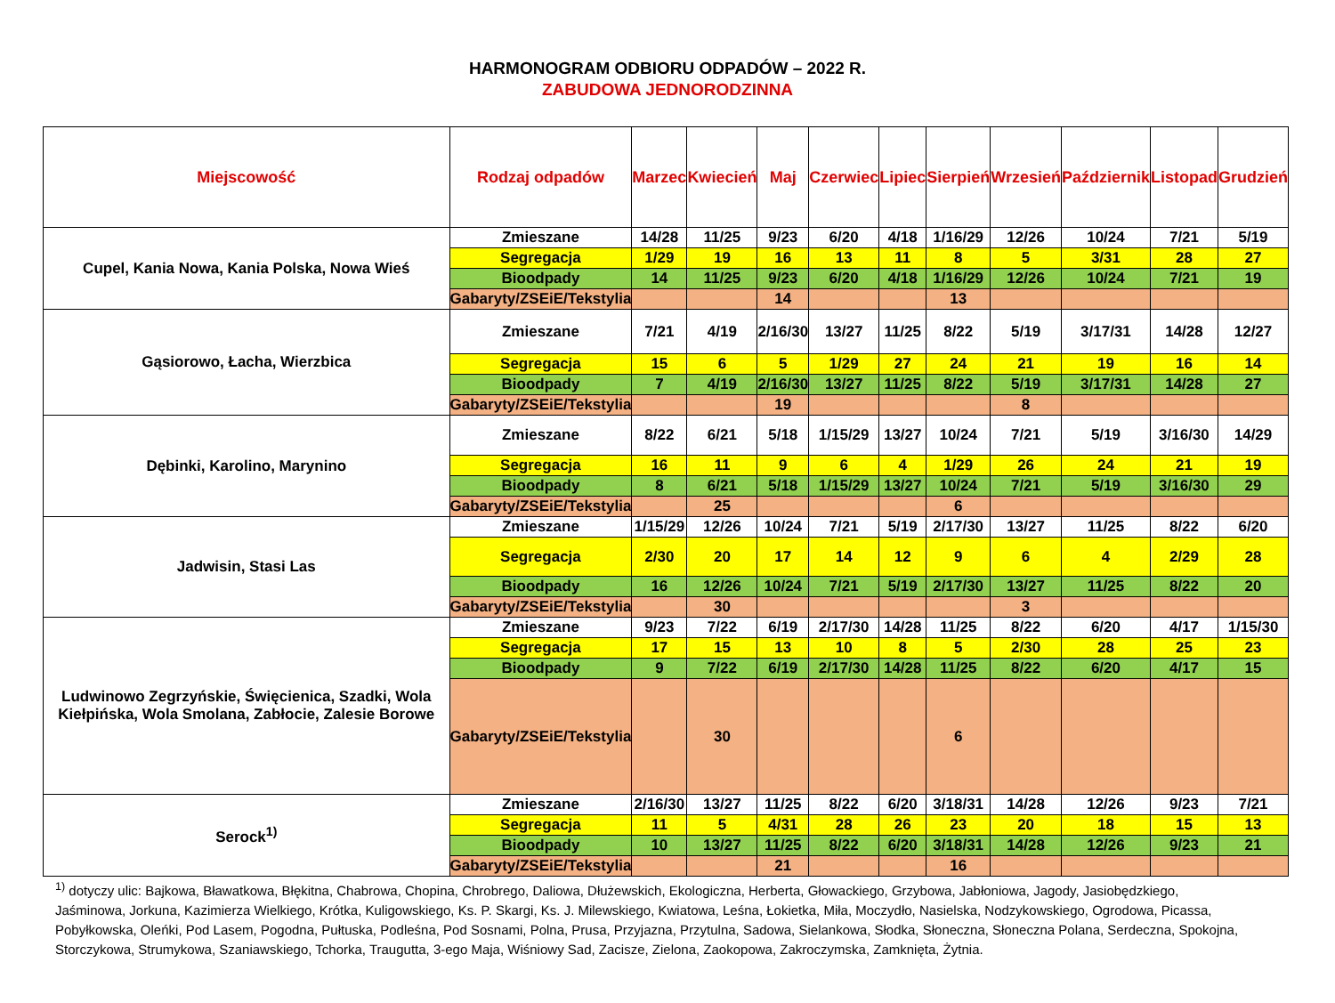HARMONOGRAM ODBIORU ODPADÓW – 2022 R.
ZABUDOWA JEDNORODZINNA
| Miejscowość | Rodzaj odpadów | Marzec | Kwiecień | Maj | Czerwiec | Lipiec | Sierpień | Wrzesień | Październik | Listopad | Grudzień |
| --- | --- | --- | --- | --- | --- | --- | --- | --- | --- | --- | --- |
| Cupel, Kania Nowa, Kania Polska, Nowa Wieś | Zmieszane | 14/28 | 11/25 | 9/23 | 6/20 | 4/18 | 1/16/29 | 12/26 | 10/24 | 7/21 | 5/19 |
| | Segregacja | 1/29 | 19 | 16 | 13 | 11 | 8 | 5 | 3/31 | 28 | 27 |
| | Bioodpady | 14 | 11/25 | 9/23 | 6/20 | 4/18 | 1/16/29 | 12/26 | 10/24 | 7/21 | 19 |
| | Gabaryty/ZSEiE/Tekstylia | | | 14 | | | 13 | | | | |
| Gąsiorowo, Łacha, Wierzbica | Zmieszane | 7/21 | 4/19 | 2/16/30 | 13/27 | 11/25 | 8/22 | 5/19 | 3/17/31 | 14/28 | 12/27 |
| | Segregacja | 15 | 6 | 5 | 1/29 | 27 | 24 | 21 | 19 | 16 | 14 |
| | Bioodpady | 7 | 4/19 | 2/16/30 | 13/27 | 11/25 | 8/22 | 5/19 | 3/17/31 | 14/28 | 27 |
| | Gabaryty/ZSEiE/Tekstylia | | | 19 | | | | 8 | | | |
| Dębinki, Karolino, Marynino | Zmieszane | 8/22 | 6/21 | 5/18 | 1/15/29 | 13/27 | 10/24 | 7/21 | 5/19 | 3/16/30 | 14/29 |
| | Segregacja | 16 | 11 | 9 | 6 | 4 | 1/29 | 26 | 24 | 21 | 19 |
| | Bioodpady | 8 | 6/21 | 5/18 | 1/15/29 | 13/27 | 10/24 | 7/21 | 5/19 | 3/16/30 | 29 |
| | Gabaryty/ZSEiE/Tekstylia | | 25 | | | | 6 | | | | |
| Jadwisin, Stasi Las | Zmieszane | 1/15/29 | 12/26 | 10/24 | 7/21 | 5/19 | 2/17/30 | 13/27 | 11/25 | 8/22 | 6/20 |
| | Segregacja | 2/30 | 20 | 17 | 14 | 12 | 9 | 6 | 4 | 2/29 | 28 |
| | Bioodpady | 16 | 12/26 | 10/24 | 7/21 | 5/19 | 2/17/30 | 13/27 | 11/25 | 8/22 | 20 |
| | Gabaryty/ZSEiE/Tekstylia | | 30 | | | | | 3 | | | |
| Ludwinowo Zegrzyńskie, Święcienica, Szadki, Wola Kiełpińska, Wola Smolana, Zabłocie, Zalesie Borowe | Zmieszane | 9/23 | 7/22 | 6/19 | 2/17/30 | 14/28 | 11/25 | 8/22 | 6/20 | 4/17 | 1/15/30 |
| | Segregacja | 17 | 15 | 13 | 10 | 8 | 5 | 2/30 | 28 | 25 | 23 |
| | Bioodpady | 9 | 7/22 | 6/19 | 2/17/30 | 14/28 | 11/25 | 8/22 | 6/20 | 4/17 | 15 |
| | Gabaryty/ZSEiE/Tekstylia | | 30 | | | | 6 | | | | |
| Serock<sup>1)</sup> | Zmieszane | 2/16/30 | 13/27 | 11/25 | 8/22 | 6/20 | 3/18/31 | 14/28 | 12/26 | 9/23 | 7/21 |
| | Segregacja | 11 | 5 | 4/31 | 28 | 26 | 23 | 20 | 18 | 15 | 13 |
| | Bioodpady | 10 | 13/27 | 11/25 | 8/22 | 6/20 | 3/18/31 | 14/28 | 12/26 | 9/23 | 21 |
| | Gabaryty/ZSEiE/Tekstylia | | | 21 | | | 16 | | | | |
<sup>1)</sup> dotyczy ulic: Bajkowa, Bławatkowa, Błękitna, Chabrowa, Chopina, Chrobrego, Daliowa, Dłużewskich, Ekologiczna, Herberta, Głowackiego, Grzybowa, Jabłoniowa, Jagody, Jasiobędzkiego, Jaśminowa, Jorkuna, Kazimierza Wielkiego, Krótka, Kuligowskiego, Ks. P. Skargi, Ks. J. Milewskiego, Kwiatowa, Leśna, Łokietka, Miła, Moczydło, Nasielska, Nodzykowskiego, Ogrodowa, Picassa, Pobyłkowska, Oleńki, Pod Lasem, Pogodna, Pułtuska, Podleśna, Pod Sosnami, Polna, Prusa, Przyjazna, Przytulna, Sadowa, Sielankowa, Słodka, Słoneczna, Słoneczna Polana, Serdeczna, Spokojna, Storczykowa, Strumykowa, Szaniawskiego, Tchorka, Traugutta, 3-ego Maja, Wiśniowy Sad, Zacisze, Zielona, Zaokopowa, Zakroczymska, Zamknięta, Żytnia.